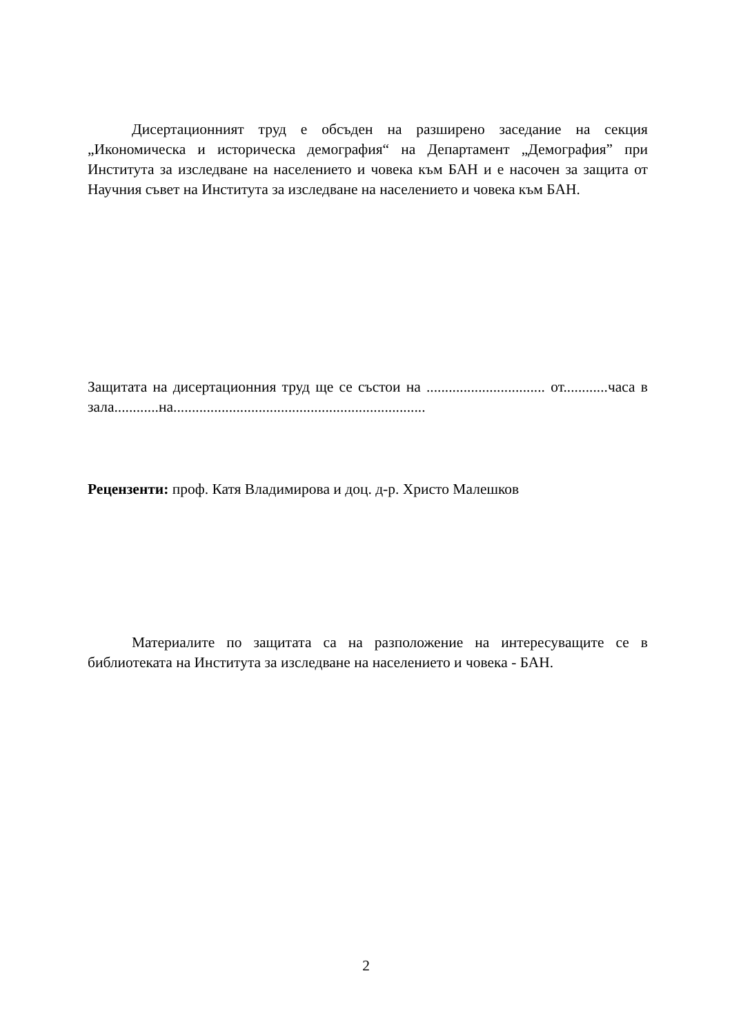Дисертационният труд е обсъден на разширено заседание на секция „Икономическа и историческа демография“ на Департамент „Демография” при Института за изследване на населението и човека към БАН и е насочен за защита от Научния съвет на Института за изследване на населението и човека към БАН.
Защитата на дисертационния труд ще се състои на ................................ от............часа в зала............на....................................................................
Рецензенти: проф. Катя Владимирова и доц. д-р. Христо Малешков
Материалите по защитата са на разположение на интересуващите се в библиотеката на Института за изследване на населението и човека - БАН.
2